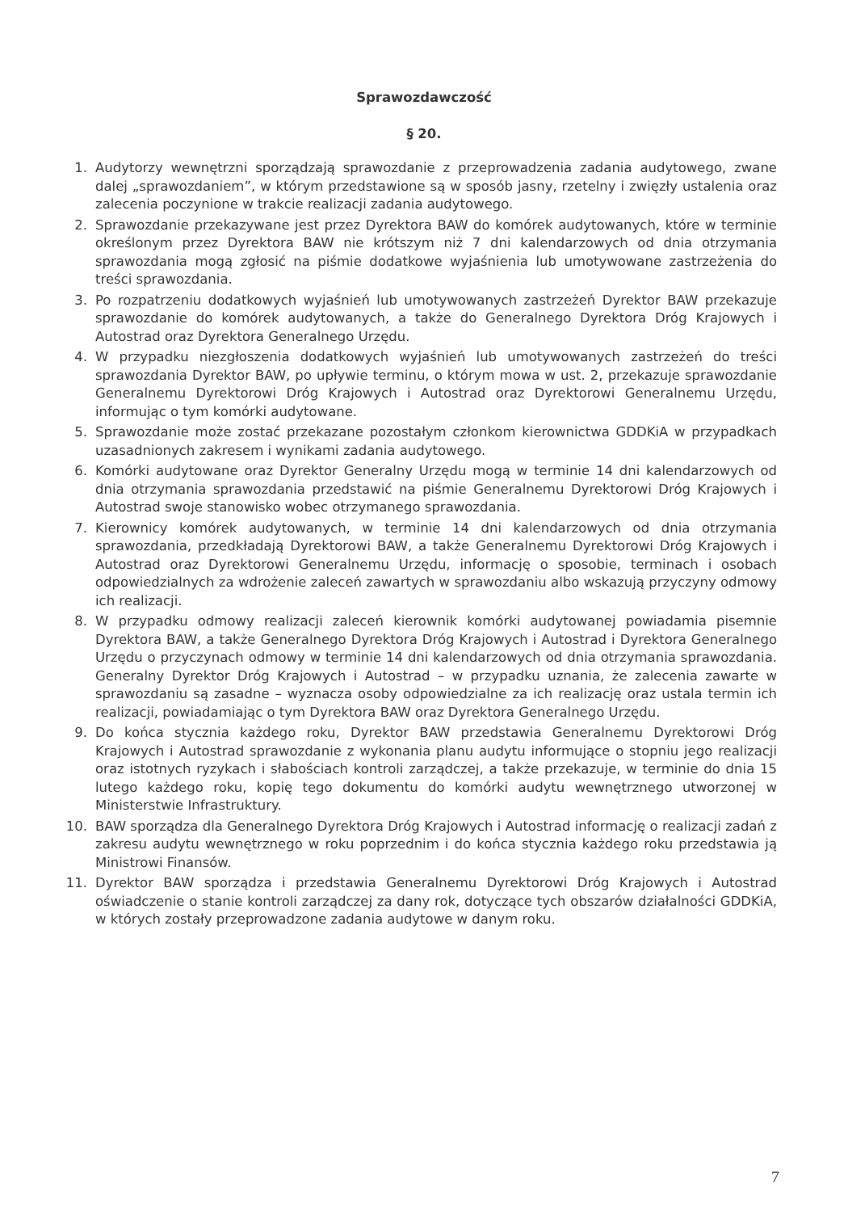Sprawozdawczość
§ 20.
1. Audytorzy wewnętrzni sporządzają sprawozdanie z przeprowadzenia zadania audytowego, zwane dalej „sprawozdaniem”, w którym przedstawione są w sposób jasny, rzetelny i zwięzły ustalenia oraz zalecenia poczynione w trakcie realizacji zadania audytowego.
2. Sprawozdanie przekazywane jest przez Dyrektora BAW do komórek audytowanych, które w terminie określonym przez Dyrektora BAW nie krótszym niż 7 dni kalendarzowych od dnia otrzymania sprawozdania mogą zgłosić na piśmie dodatkowe wyjaśnienia lub umotywowane zastrzeżenia do treści sprawozdania.
3. Po rozpatrzeniu dodatkowych wyjaśnień lub umotywowanych zastrzeżeń Dyrektor BAW przekazuje sprawozdanie do komórek audytowanych, a także do Generalnego Dyrektora Dróg Krajowych i Autostrad oraz Dyrektora Generalnego Urzędu.
4. W przypadku niezgłoszenia dodatkowych wyjaśnień lub umotywowanych zastrzeżeń do treści sprawozdania Dyrektor BAW, po upływie terminu, o którym mowa w ust. 2, przekazuje sprawozdanie Generalnemu Dyrektorowi Dróg Krajowych i Autostrad oraz Dyrektorowi Generalnemu Urzędu, informując o tym komórki audytowane.
5. Sprawozdanie może zostać przekazane pozostałym członkom kierownictwa GDDKiA w przypadkach uzasadnionych zakresem i wynikami zadania audytowego.
6. Komórki audytowane oraz Dyrektor Generalny Urzędu mogą w terminie 14 dni kalendarzowych od dnia otrzymania sprawozdania przedstawić na piśmie Generalnemu Dyrektorowi Dróg Krajowych i Autostrad swoje stanowisko wobec otrzymanego sprawozdania.
7. Kierownicy komórek audytowanych, w terminie 14 dni kalendarzowych od dnia otrzymania sprawozdania, przedkładają Dyrektorowi BAW, a także Generalnemu Dyrektorowi Dróg Krajowych i Autostrad oraz Dyrektorowi Generalnemu Urzędu, informację o sposobie, terminach i osobach odpowiedzialnych za wdrożenie zaleceń zawartych w sprawozdaniu albo wskazują przyczyny odmowy ich realizacji.
8. W przypadku odmowy realizacji zaleceń kierownik komórki audytowanej powiadamia pisemnie Dyrektora BAW, a także Generalnego Dyrektora Dróg Krajowych i Autostrad i Dyrektora Generalnego Urzędu o przyczynach odmowy w terminie 14 dni kalendarzowych od dnia otrzymania sprawozdania. Generalny Dyrektor Dróg Krajowych i Autostrad – w przypadku uznania, że zalecenia zawarte w sprawozdaniu są zasadne – wyznacza osoby odpowiedzialne za ich realizację oraz ustala termin ich realizacji, powiadamiając o tym Dyrektora BAW oraz Dyrektora Generalnego Urzędu.
9. Do końca stycznia każdego roku, Dyrektor BAW przedstawia Generalnemu Dyrektorowi Dróg Krajowych i Autostrad sprawozdanie z wykonania planu audytu informujące o stopniu jego realizacji oraz istotnych ryzykach i słabościach kontroli zarządczej, a także przekazuje, w terminie do dnia 15 lutego każdego roku, kopię tego dokumentu do komórki audytu wewnętrznego utworzonej w Ministerstwie Infrastruktury.
10. BAW sporządza dla Generalnego Dyrektora Dróg Krajowych i Autostrad informację o realizacji zadań z zakresu audytu wewnętrznego w roku poprzednim i do końca stycznia każdego roku przedstawia ją Ministrowi Finansów.
11. Dyrektor BAW sporządza i przedstawia Generalnemu Dyrektorowi Dróg Krajowych i Autostrad oświadczenie o stanie kontroli zarządczej za dany rok, dotyczące tych obszarów działalności GDDKiA, w których zostały przeprowadzone zadania audytowe w danym roku.
7